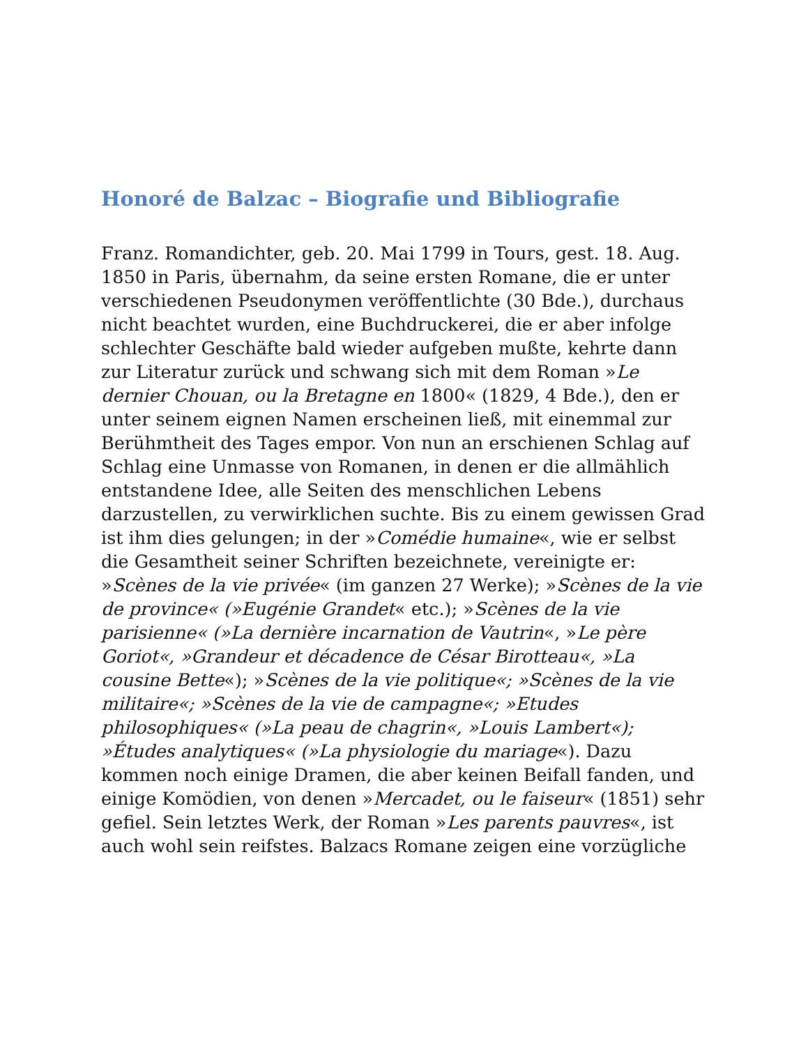Honoré de Balzac – Biografie und Bibliografie
Franz. Romandichter, geb. 20. Mai 1799 in Tours, gest. 18. Aug. 1850 in Paris, übernahm, da seine ersten Romane, die er unter verschiedenen Pseudonymen veröffentlichte (30 Bde.), durchaus nicht beachtet wurden, eine Buchdruckerei, die er aber infolge schlechter Geschäfte bald wieder aufgeben mußte, kehrte dann zur Literatur zurück und schwang sich mit dem Roman »Le dernier Chouan, ou la Bretagne en 1800« (1829, 4 Bde.), den er unter seinem eignen Namen erscheinen ließ, mit einemmal zur Berühmtheit des Tages empor. Von nun an erschienen Schlag auf Schlag eine Unmasse von Romanen, in denen er die allmählich entstandene Idee, alle Seiten des menschlichen Lebens darzustellen, zu verwirklichen suchte. Bis zu einem gewissen Grad ist ihm dies gelungen; in der »Comédie humaine«, wie er selbst die Gesamtheit seiner Schriften bezeichnete, vereinigte er: »Scènes de la vie privée« (im ganzen 27 Werke); »Scènes de la vie de province« (»Eugénie Grandet« etc.); »Scènes de la vie parisienne« (»La dernière incarnation de Vautrin«, »Le père Goriot«, »Grandeur et décadence de César Birotteau«, »La cousine Bette«); »Scènes de la vie politique«; »Scènes de la vie militaire«; »Scènes de la vie de campagne«; »Etudes philosophiques« (»La peau de chagrin«, »Louis Lambert«); »Études analytiques« (»La physiologie du mariage«). Dazu kommen noch einige Dramen, die aber keinen Beifall fanden, und einige Komödien, von denen »Mercadet, ou le faiseur« (1851) sehr gefiel. Sein letztes Werk, der Roman »Les parents pauvres«, ist auch wohl sein reifstes. Balzacs Romane zeigen eine vorzügliche